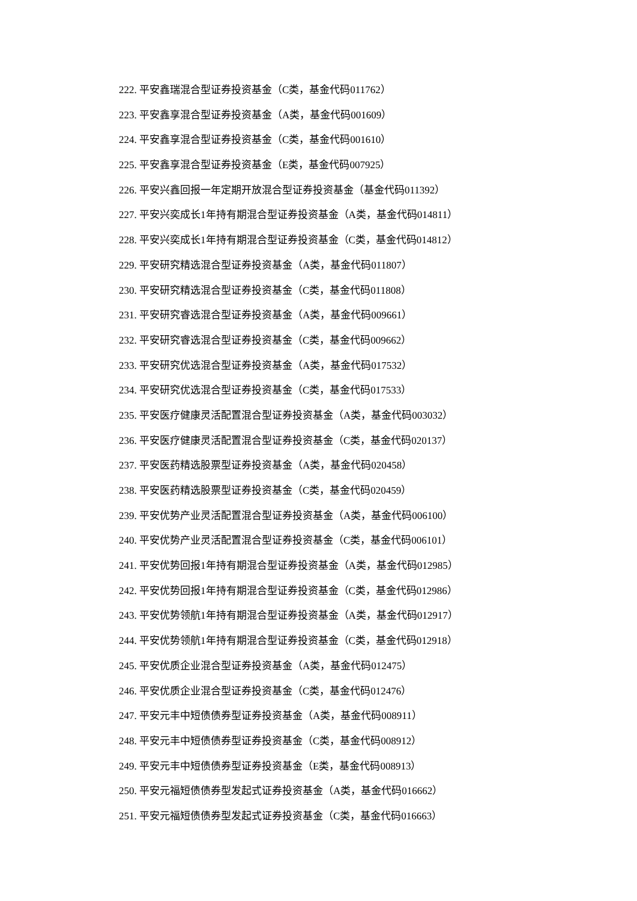222. 平安鑫瑞混合型证券投资基金（C类，基金代码011762）
223. 平安鑫享混合型证券投资基金（A类，基金代码001609）
224. 平安鑫享混合型证券投资基金（C类，基金代码001610）
225. 平安鑫享混合型证券投资基金（E类，基金代码007925）
226. 平安兴鑫回报一年定期开放混合型证券投资基金（基金代码011392）
227. 平安兴奕成长1年持有期混合型证券投资基金（A类，基金代码014811）
228. 平安兴奕成长1年持有期混合型证券投资基金（C类，基金代码014812）
229. 平安研究精选混合型证券投资基金（A类，基金代码011807）
230. 平安研究精选混合型证券投资基金（C类，基金代码011808）
231. 平安研究睿选混合型证券投资基金（A类，基金代码009661）
232. 平安研究睿选混合型证券投资基金（C类，基金代码009662）
233. 平安研究优选混合型证券投资基金（A类，基金代码017532）
234. 平安研究优选混合型证券投资基金（C类，基金代码017533）
235. 平安医疗健康灵活配置混合型证券投资基金（A类，基金代码003032）
236. 平安医疗健康灵活配置混合型证券投资基金（C类，基金代码020137）
237. 平安医药精选股票型证券投资基金（A类，基金代码020458）
238. 平安医药精选股票型证券投资基金（C类，基金代码020459）
239. 平安优势产业灵活配置混合型证券投资基金（A类，基金代码006100）
240. 平安优势产业灵活配置混合型证券投资基金（C类，基金代码006101）
241. 平安优势回报1年持有期混合型证券投资基金（A类，基金代码012985）
242. 平安优势回报1年持有期混合型证券投资基金（C类，基金代码012986）
243. 平安优势领航1年持有期混合型证券投资基金（A类，基金代码012917）
244. 平安优势领航1年持有期混合型证券投资基金（C类，基金代码012918）
245. 平安优质企业混合型证券投资基金（A类，基金代码012475）
246. 平安优质企业混合型证券投资基金（C类，基金代码012476）
247. 平安元丰中短债债券型证券投资基金（A类，基金代码008911）
248. 平安元丰中短债债券型证券投资基金（C类，基金代码008912）
249. 平安元丰中短债债券型证券投资基金（E类，基金代码008913）
250. 平安元福短债债券型发起式证券投资基金（A类，基金代码016662）
251. 平安元福短债债券型发起式证券投资基金（C类，基金代码016663）